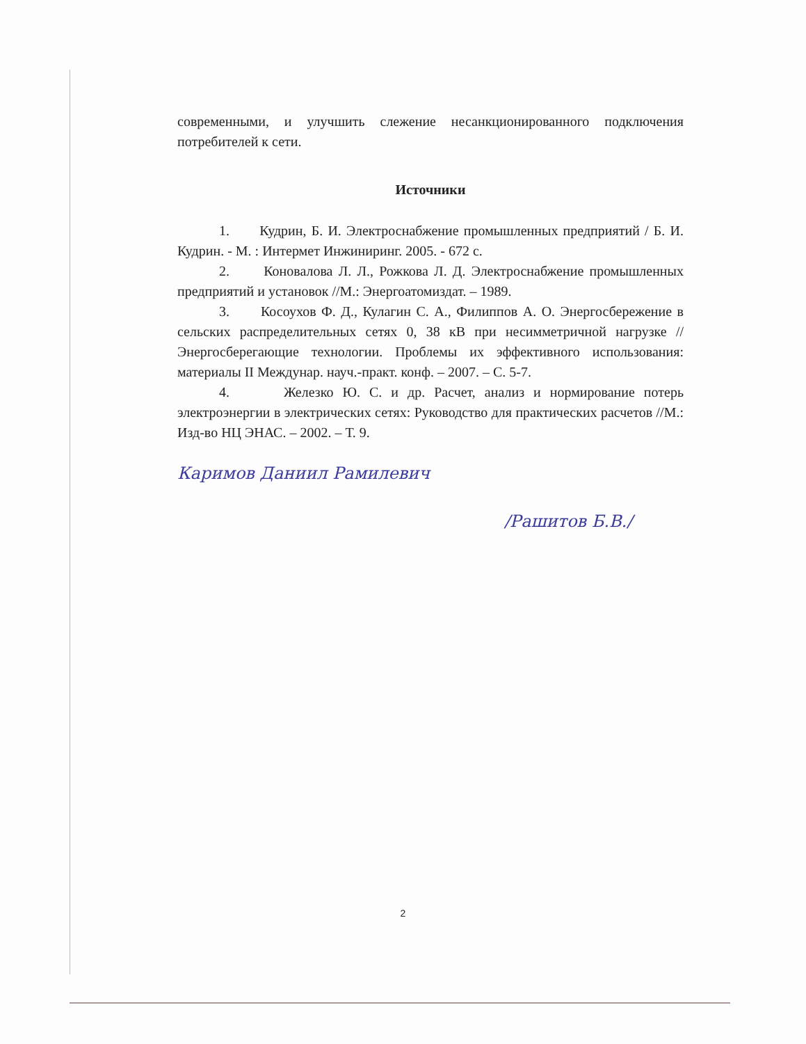современными, и улучшить слежение несанкционированного подключения потребителей к сети.
Источники
1. Кудрин, Б. И. Электроснабжение промышленных предприятий / Б. И. Кудрин. - М. : Интермет Инжиниринг. 2005. - 672 с.
2. Коновалова Л. Л., Рожкова Л. Д. Электроснабжение промышленных предприятий и установок //М.: Энергоатомиздат. – 1989.
3. Косоухов Ф. Д., Кулагин С. А., Филиппов А. О. Энергосбережение в сельских распределительных сетях 0, 38 кВ при несимметричной нагрузке //Энергосберегающие технологии. Проблемы их эффективного использования: материалы II Междунар. науч.-практ. конф. – 2007. – С. 5-7.
4. Железко Ю. С. и др. Расчет, анализ и нормирование потерь электроэнергии в электрических сетях: Руководство для практических расчетов //М.: Изд-во НЦ ЭНАС. – 2002. – Т. 9.
Каримов Даниил Рамилевич
/Рашитов Б.В./
2